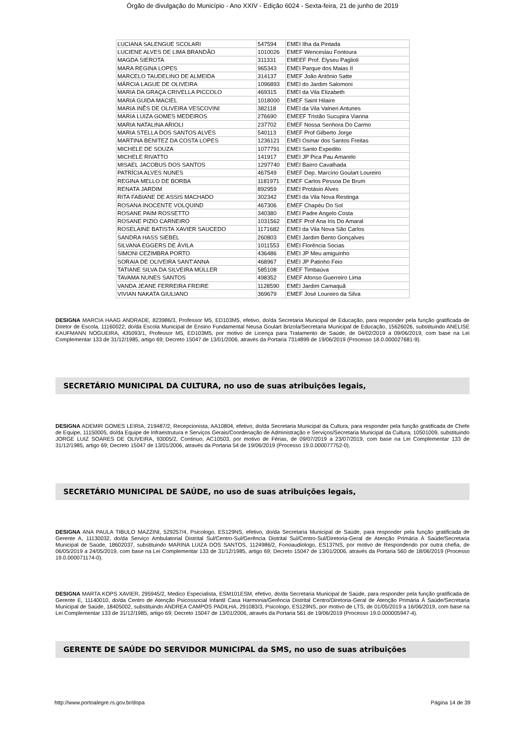Órgão de divulgação do Município - Ano XXIV - Edição 6024 - Sexta-feira, 21 de junho de 2019
| LUCIANA SALENGUE SCOLARI | 547594 | EMEI Ilha da Pintada |
| LUCIENE ALVES DE LIMA BRANDÃO | 1010026 | EMEF Wenceslau Fontoura |
| MAGDA SIEROTA | 311331 | EMEEF Prof. Elyseu Paglioli |
| MARA REGINA LOPES | 965343 | EMEI Parque dos Maias II |
| MARCELO TAUDELINO DE ALMEIDA | 314137 | EMEF João Antônio Satte |
| MÁRCIA LAGUE DE OLIVEIRA | 1096893 | EMEI do Jardim Salomoni |
| MARIA DA GRAÇA CRIVELLA PICCOLO | 469315 | EMEI da Vila Elizabeth |
| MARIA GUIDA MACIEL | 1018000 | EMEF Saint Hilaire |
| MARIA INÊS DE OLIVEIRA VESCOVINI | 382118 | EMEI da Vila Valneri Antunes |
| MARIA LUIZA GOMES MEDEIROS | 276690 | EMEEF Tristão Sucupira Vianna |
| MARIA NATALINA ARIOLI | 237702 | EMEF Nossa Senhora Do Carmo |
| MARIA STELLA DOS SANTOS ALVES | 540113 | EMEF Prof Gilberto Jorge |
| MARTINA BENITEZ DA COSTA LOPES | 1236121 | EMEI Osmar dos Santos Freitas |
| MICHELE DE SOUZA | 1077791 | EMEI Santo Expedito |
| MICHELE RIVATTO | 141917 | EMEI JP Pica Pau Amarelo |
| MISAEL JACOBUS DOS SANTOS | 1297740 | EMEI Bairro Cavalhada |
| PATRÍCIA ALVES NUNES | 467549 | EMEF Dep. Marcírio Goulart Loureiro |
| REGINA MELLO DE BORBA | 1181971 | EMEF Carlos Pessoa De Brum |
| RENATA JARDIM | 892959 | EMEI Protásio Alves |
| RITA FABIANE DE ASSIS MACHADO | 302342 | EMEI da Vila Nova Restinga |
| ROSANA INOCENTE VOLQUIND | 467306 | EMEF Chapéu Do Sol |
| ROSANE PAIM ROSSETTO | 340380 | EMEI Padre Angelo Costa |
| ROSANE PIZIO CARNEIRO | 1031562 | EMEF Prof Ana Iris Do Amaral |
| ROSELAINE BATISTA XAVIER SAUCEDO | 1171682 | EMEI da Vila Nova São Carlos |
| SANDRA HASS SIEBEL | 260803 | EMEI Jardim Bento Gonçalves |
| SILVANA EGGERS DE ÀVILA | 1011553 | EMEI Florência Socias |
| SIMONI CEZIMBRA PORTO | 436486 | EMEI JP Meu amiguinho |
| SORAIA DE OLIVEIRA SANT'ANNA | 468967 | EMEI JP Patinho Feio |
| TATIANE SILVA DA SILVEIRA MÜLLER | 585108 | EMEF Timbaúva |
| TAVAMA NUNES SANTOS | 498352 | EMEF Afonso Guerreiro Lima |
| VANDA JEANE FERREIRA FREIRE | 1128590 | EMEI Jardim Camaquã |
| VIVIAN NAKATA GIULIANO | 369679 | EMEF José Loureiro da Silva |
DESIGNA MARCIA HAAG ANDRADE, 823986/3, Professor M5, ED103M5, efetivo, do/da Secretaria Municipal de Educação, para responder pela função gratificada de Diretor de Escola, 11160022, do/da Escola Municipal de Ensino Fundamental Neusa Goulart Brizola/Secretaria Municipal de Educação, 15626026, substituindo ANELISE KAUFMANN NOGUEIRA, 435093/1, Professor M5, ED103M5, por motivo de Licença para Tratamento de Saúde, de 04/02/2019 a 09/06/2019, com base na Lei Complementar 133 de 31/12/1985, artigo 69; Decreto 15047 de 13/01/2006, através da Portaria 7314899 de 19/06/2019 (Processo 18.0.000027681-9).
SECRETÁRIO MUNICIPAL DA CULTURA, no uso de suas atribuições legais,
DESIGNA ADEMIR GOMES LEIRIA, 219487/2, Recepcionista, AA10804, efetivo, do/da Secretaria Municipal da Cultura, para responder pela função gratificada de Chefe de Equipe, 11150005, do/da Equipe de Infraestrutura e Serviços Gerais/Coordenação de Administração e Serviços/Secretaria Municipal da Cultura, 10501009, substituindo JORGE LUIZ SOARES DE OLIVEIRA, 93005/2, Continuo, AC10503, por motivo de Férias, de 09/07/2019 a 23/07/2019, com base na Lei Complementar 133 de 31/12/1985, artigo 69; Decreto 15047 de 13/01/2006, através da Portaria 54 de 19/06/2019 (Processo 19.0.000077752-0).
SECRETÁRIO MUNICIPAL DE SAÚDE, no uso de suas atribuições legais,
DESIGNA ANA PAULA TIBULO MAZZINI, 529257/4, Psicologo, ES129NS, efetivo, do/da Secretaria Municipal de Saúde, para responder pela função gratificada de Gerente A, 11130032, do/da Serviço Ambulatorial Distrital Sul/Centro-Sul/Gerência Distrital Sul/Centro-Sul/Diretoria-Geral de Atenção Primária À Saúde/Secretaria Municipal de Saúde, 18602037, substituindo MARINA LUIZA DOS SANTOS, 1124986/2, Fonoaudiologo, ES137NS, por motivo de Respondendo por outra chefia, de 06/05/2019 a 24/05/2019, com base na Lei Complementar 133 de 31/12/1985, artigo 69; Decreto 15047 de 13/01/2006, através da Portaria 560 de 18/06/2019 (Processo 19.0.000071174-0).
DESIGNA MARTA KOPS XAVIER, 295945/2, Medico Especialista, ESM101ESM, efetivo, do/da Secretaria Municipal de Saúde, para responder pela função gratificada de Gerente E, 11140010, do/da Centro de Atenção Psicossocial Infantil Casa Harmonia/Gerência Distrital Centro/Diretoria-Geral de Atenção Primária À Saúde/Secretaria Municipal de Saúde, 18405002, substituindo ANDREA CAMPOS PADILHA, 291083/3, Psicologo, ES129NS, por motivo de LTS, de 01/05/2019 a 16/06/2019, com base na Lei Complementar 133 de 31/12/1985, artigo 69; Decreto 15047 de 13/01/2006, através da Portaria 561 de 19/06/2019 (Processo 19.0.000005947-4).
GERENTE DE SAÚDE DO SERVIDOR MUNICIPAL da SMS, no uso de suas atribuições
http://www.portoalegre.rs.gov.br/dopa Página 14 de 39